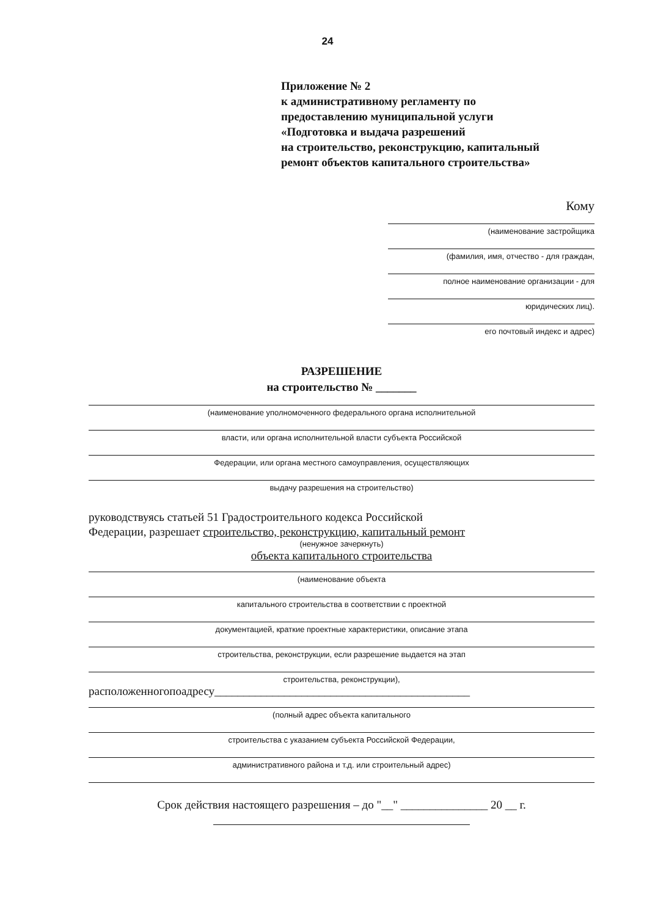24
Приложение № 2
к административному регламенту по
предоставлению муниципальной услуги
«Подготовка и выдача разрешений
на строительство, реконструкцию, капитальный
ремонт объектов капитального строительства»
Кому
(наименование застройщика
(фамилия, имя, отчество - для граждан,
полное наименование организации - для
юридических лиц).
его почтовый индекс и адрес)
РАЗРЕШЕНИЕ
на строительство № _______
(наименование уполномоченного федерального органа исполнительной
власти, или органа исполнительной власти субъекта Российской
Федерации, или органа местного самоуправления, осуществляющих
выдачу разрешения на строительство)
руководствуясь статьей 51 Градостроительного кодекса Российской
Федерации, разрешает строительство, реконструкцию, капитальный ремонт
(ненужное зачеркнуть)
объекта капитального строительства
(наименование объекта
капитального строительства в соответствии с проектной
документацией, краткие проектные характеристики, описание этапа
строительства, реконструкции, если разрешение выдается на этап
строительства, реконструкции),
расположенногопоадресу____________________________________________
(полный адрес объекта капитального
строительства с указанием субъекта Российской Федерации,
административного района и т.д. или строительный адрес)
Срок действия настоящего разрешения – до "__" _______________ 20 __ г.